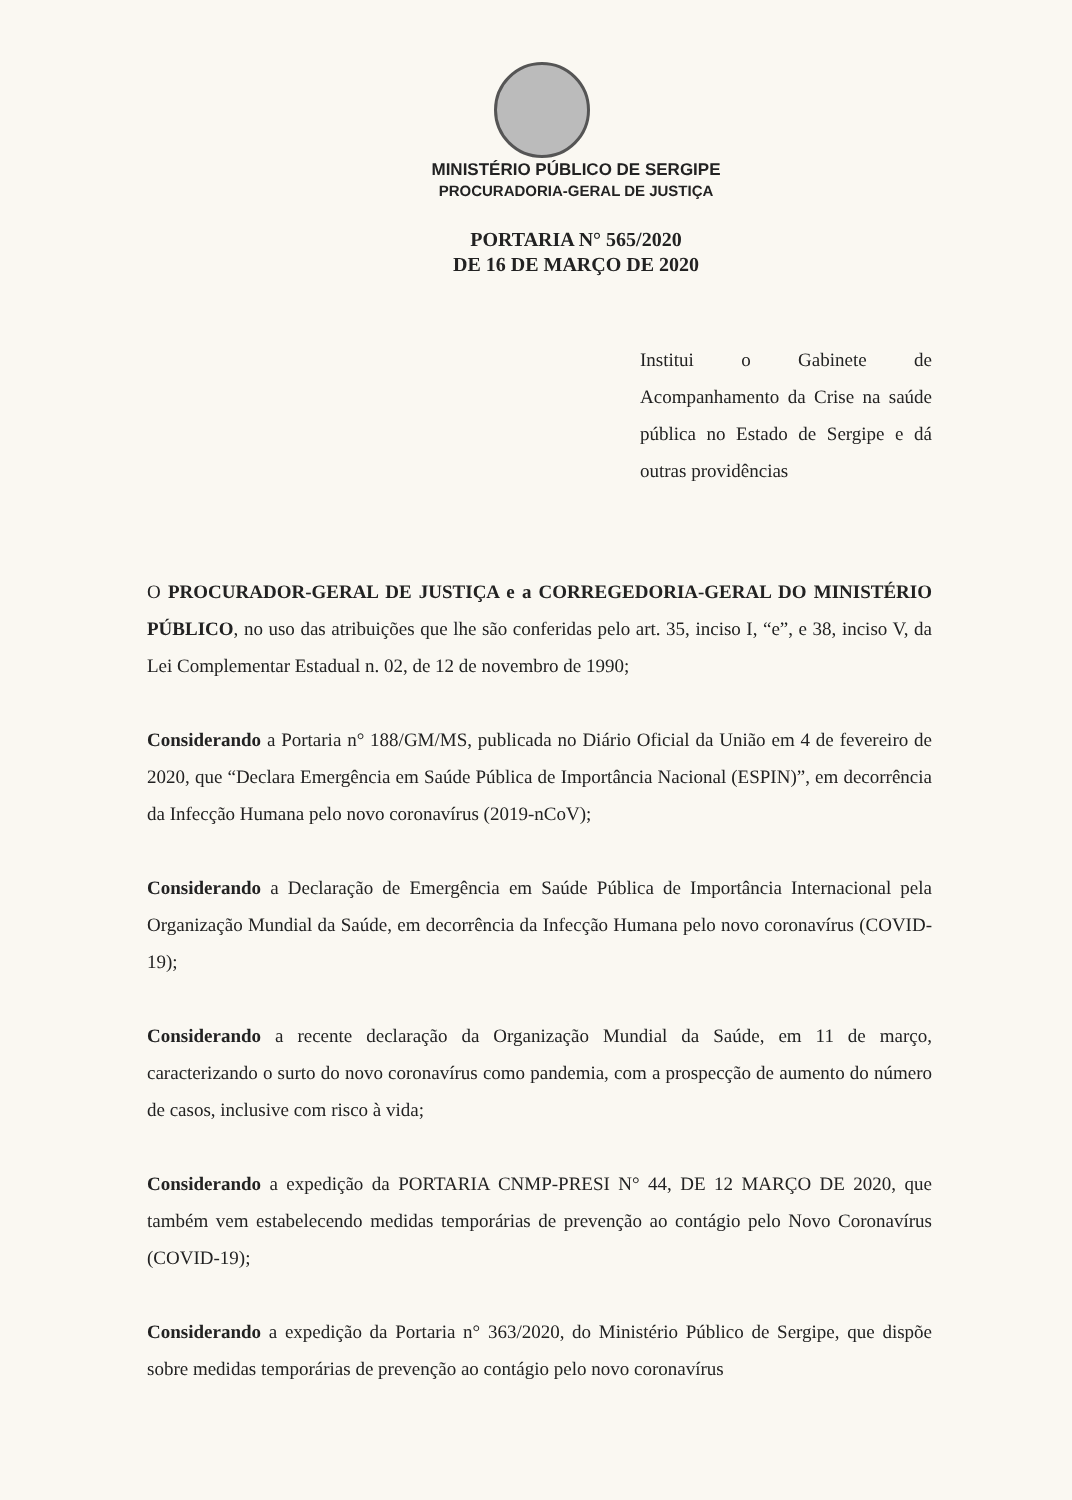MINISTÉRIO PÚBLICO DE SERGIPE
PROCURADORIA-GERAL DE JUSTIÇA
PORTARIA N° 565/2020
DE 16 DE MARÇO DE 2020
Institui o Gabinete de Acompanhamento da Crise na saúde pública no Estado de Sergipe e dá outras providências
O PROCURADOR-GERAL DE JUSTIÇA e a CORREGEDORIA-GERAL DO MINISTÉRIO PÚBLICO, no uso das atribuições que lhe são conferidas pelo art. 35, inciso I, “e”, e 38, inciso V, da Lei Complementar Estadual n. 02, de 12 de novembro de 1990;
Considerando a Portaria n° 188/GM/MS, publicada no Diário Oficial da União em 4 de fevereiro de 2020, que “Declara Emergência em Saúde Pública de Importância Nacional (ESPIN)”, em decorrência da Infecção Humana pelo novo coronavírus (2019-nCoV);
Considerando a Declaração de Emergência em Saúde Pública de Importância Internacional pela Organização Mundial da Saúde, em decorrência da Infecção Humana pelo novo coronavírus (COVID-19);
Considerando a recente declaração da Organização Mundial da Saúde, em 11 de março, caracterizando o surto do novo coronavírus como pandemia, com a prospecção de aumento do número de casos, inclusive com risco à vida;
Considerando a expedição da PORTARIA CNMP-PRESI N° 44, DE 12 MARÇO DE 2020, que também vem estabelecendo medidas temporárias de prevenção ao contágio pelo Novo Coronavírus (COVID-19);
Considerando a expedição da Portaria n° 363/2020, do Ministério Público de Sergipe, que dispõe sobre medidas temporárias de prevenção ao contágio pelo novo coronavírus